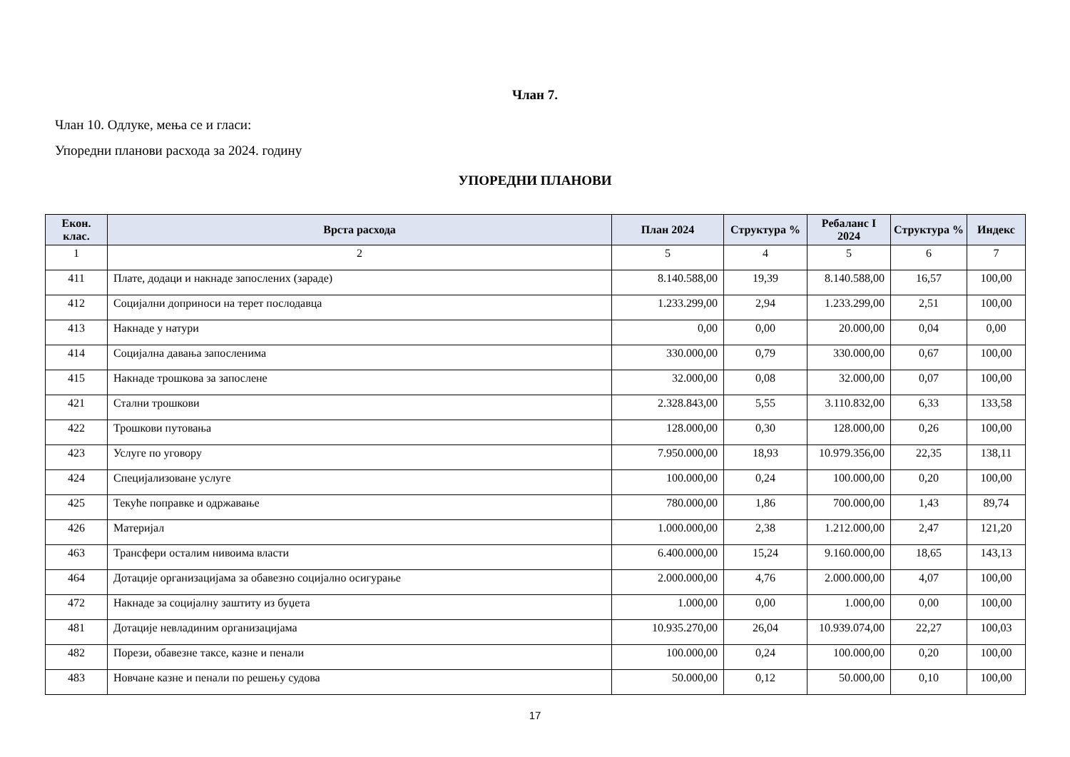Члан 7.
Члан 10. Одлуке, мења се и гласи:
Упоредни планови расхода за 2024. годину
УПОРЕДНИ ПЛАНОВИ
| Екон. клас. | Врста расхода | План 2024 | Структура % | Ребаланс I 2024 | Структура % | Индекс |
| --- | --- | --- | --- | --- | --- | --- |
| 1 | 2 | 5 | 4 | 5 | 6 | 7 |
| 411 | Плате, додаци и накнаде запослених (зараде) | 8.140.588,00 | 19,39 | 8.140.588,00 | 16,57 | 100,00 |
| 412 | Социјални доприноси на терет послодавца | 1.233.299,00 | 2,94 | 1.233.299,00 | 2,51 | 100,00 |
| 413 | Накнаде у натури | 0,00 | 0,00 | 20.000,00 | 0,04 | 0,00 |
| 414 | Социјална давања запосленима | 330.000,00 | 0,79 | 330.000,00 | 0,67 | 100,00 |
| 415 | Накнаде трошкова за запослене | 32.000,00 | 0,08 | 32.000,00 | 0,07 | 100,00 |
| 421 | Стални трошкови | 2.328.843,00 | 5,55 | 3.110.832,00 | 6,33 | 133,58 |
| 422 | Трошкови путовања | 128.000,00 | 0,30 | 128.000,00 | 0,26 | 100,00 |
| 423 | Услуге по уговору | 7.950.000,00 | 18,93 | 10.979.356,00 | 22,35 | 138,11 |
| 424 | Специјализоване услуге | 100.000,00 | 0,24 | 100.000,00 | 0,20 | 100,00 |
| 425 | Текуће поправке и одржавање | 780.000,00 | 1,86 | 700.000,00 | 1,43 | 89,74 |
| 426 | Материјал | 1.000.000,00 | 2,38 | 1.212.000,00 | 2,47 | 121,20 |
| 463 | Трансфери осталим нивоима власти | 6.400.000,00 | 15,24 | 9.160.000,00 | 18,65 | 143,13 |
| 464 | Дотације организацијама за обавезно социјално осигурање | 2.000.000,00 | 4,76 | 2.000.000,00 | 4,07 | 100,00 |
| 472 | Накнаде за социјалну заштиту из буџета | 1.000,00 | 0,00 | 1.000,00 | 0,00 | 100,00 |
| 481 | Дотације невладиним организацијама | 10.935.270,00 | 26,04 | 10.939.074,00 | 22,27 | 100,03 |
| 482 | Порези, обавезне таксе, казне и пенали | 100.000,00 | 0,24 | 100.000,00 | 0,20 | 100,00 |
| 483 | Новчане казне и пенали по решењу судова | 50.000,00 | 0,12 | 50.000,00 | 0,10 | 100,00 |
17